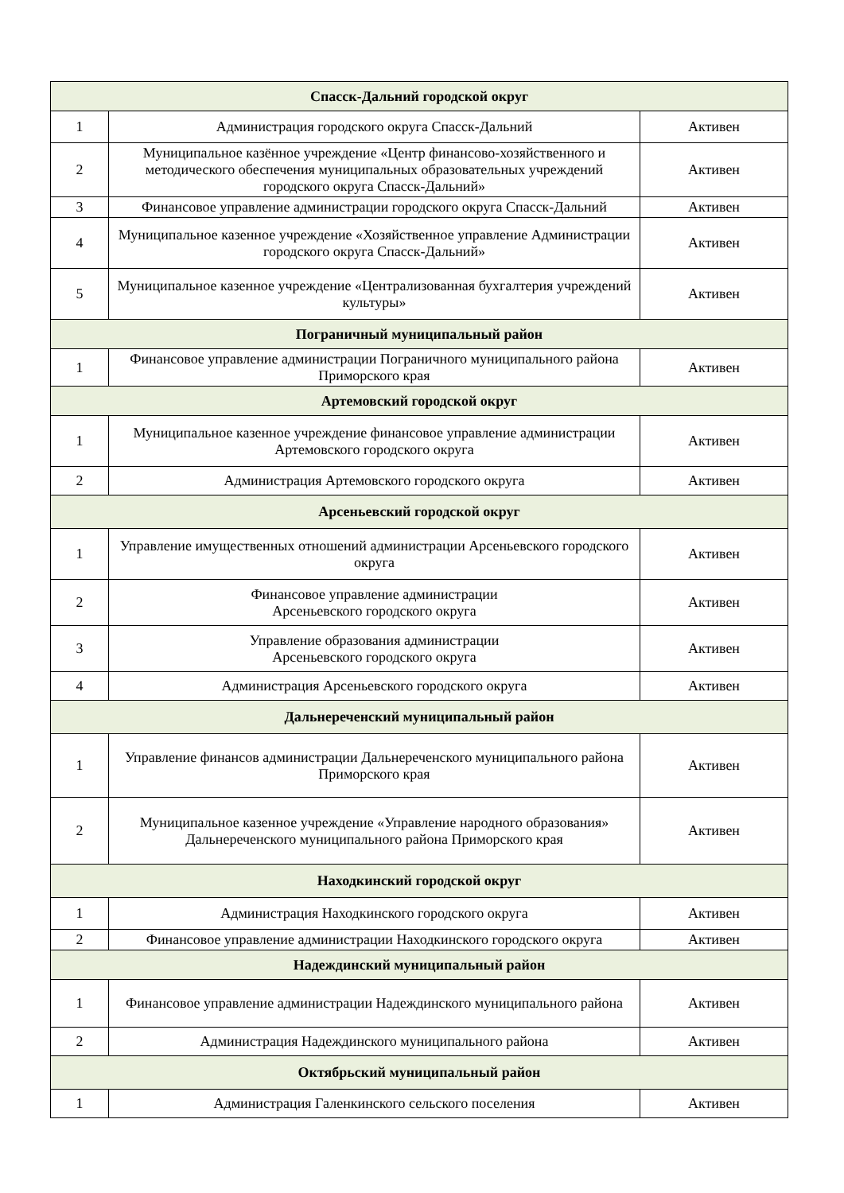| Спасск-Дальний городской округ | | |
| 1 | Администрация городского округа Спасск-Дальний | Активен |
| 2 | Муниципальное казённое учреждение «Центр финансово-хозяйственного и методического обеспечения муниципальных образовательных учреждений городского округа Спасск-Дальний» | Активен |
| 3 | Финансовое управление администрации городского округа Спасск-Дальний | Активен |
| 4 | Муниципальное казенное учреждение «Хозяйственное управление Администрации городского округа Спасск-Дальний» | Активен |
| 5 | Муниципальное казенное учреждение «Централизованная бухгалтерия учреждений культуры» | Активен |
| Пограничный муниципальный район | | |
| 1 | Финансовое управление администрации Пограничного муниципального района Приморского края | Активен |
| Артемовский городской округ | | |
| 1 | Муниципальное казенное учреждение финансовое управление администрации Артемовского городского округа | Активен |
| 2 | Администрация Артемовского городского округа | Активен |
| Арсеньевский городской округ | | |
| 1 | Управление имущественных отношений администрации Арсеньевского городского округа | Активен |
| 2 | Финансовое управление администрации Арсеньевского городского округа | Активен |
| 3 | Управление образования администрации Арсеньевского городского округа | Активен |
| 4 | Администрация Арсеньевского городского округа | Активен |
| Дальнереченский муниципальный район | | |
| 1 | Управление финансов администрации Дальнереченского муниципального района Приморского края | Активен |
| 2 | Муниципальное казенное учреждение «Управление народного образования» Дальнереченского муниципального района Приморского края | Активен |
| Находкинский городской округ | | |
| 1 | Администрация Находкинского городского округа | Активен |
| 2 | Финансовое управление администрации Находкинского городского округа | Активен |
| Надеждинский муниципальный район | | |
| 1 | Финансовое управление администрации Надеждинского муниципального района | Активен |
| 2 | Администрация Надеждинского муниципального района | Активен |
| Октябрьский муниципальный район | | |
| 1 | Администрация Галенкинского сельского поселения | Активен |